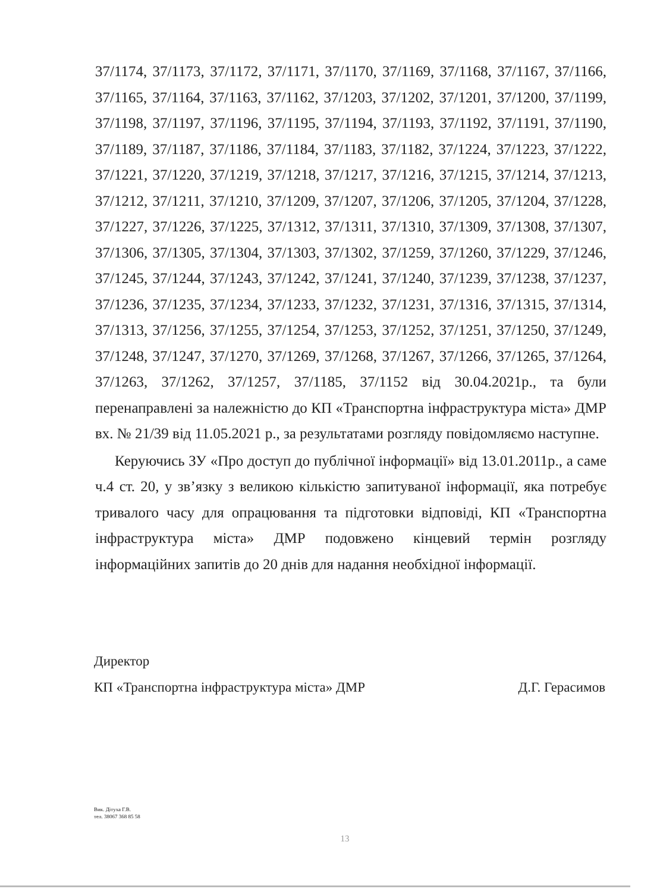37/1174, 37/1173, 37/1172, 37/1171, 37/1170, 37/1169, 37/1168, 37/1167, 37/1166, 37/1165, 37/1164, 37/1163, 37/1162, 37/1203, 37/1202, 37/1201, 37/1200, 37/1199, 37/1198, 37/1197, 37/1196, 37/1195, 37/1194, 37/1193, 37/1192, 37/1191, 37/1190, 37/1189, 37/1187, 37/1186, 37/1184, 37/1183, 37/1182, 37/1224, 37/1223, 37/1222, 37/1221, 37/1220, 37/1219, 37/1218, 37/1217, 37/1216, 37/1215, 37/1214, 37/1213, 37/1212, 37/1211, 37/1210, 37/1209, 37/1207, 37/1206, 37/1205, 37/1204, 37/1228, 37/1227, 37/1226, 37/1225, 37/1312, 37/1311, 37/1310, 37/1309, 37/1308, 37/1307, 37/1306, 37/1305, 37/1304, 37/1303, 37/1302, 37/1259, 37/1260, 37/1229, 37/1246, 37/1245, 37/1244, 37/1243, 37/1242, 37/1241, 37/1240, 37/1239, 37/1238, 37/1237, 37/1236, 37/1235, 37/1234, 37/1233, 37/1232, 37/1231, 37/1316, 37/1315, 37/1314, 37/1313, 37/1256, 37/1255, 37/1254, 37/1253, 37/1252, 37/1251, 37/1250, 37/1249, 37/1248, 37/1247, 37/1270, 37/1269, 37/1268, 37/1267, 37/1266, 37/1265, 37/1264, 37/1263, 37/1262, 37/1257, 37/1185, 37/1152 від 30.04.2021р., та були перенаправлені за належністю до КП «Транспортна інфраструктура міста» ДМР вх. № 21/39 від 11.05.2021 р., за результатами розгляду повідомляємо наступне.
Керуючись ЗУ «Про доступ до публічної інформації» від 13.01.2011р., а саме ч.4 ст. 20, у зв’язку з великою кількістю запитуваної інформації, яка потребує тривалого часу для опрацювання та підготовки відповіді, КП «Транспортна інфраструктура міста» ДМР подовжено кінцевий термін розгляду інформаційних запитів до 20 днів для надання необхідної інформації.
Директор
КП «Транспортна інфраструктура міста» ДМР Д.Г. Герасимов
Вик. Дітуха Г.В.
тел. 38067 368 85 58
13